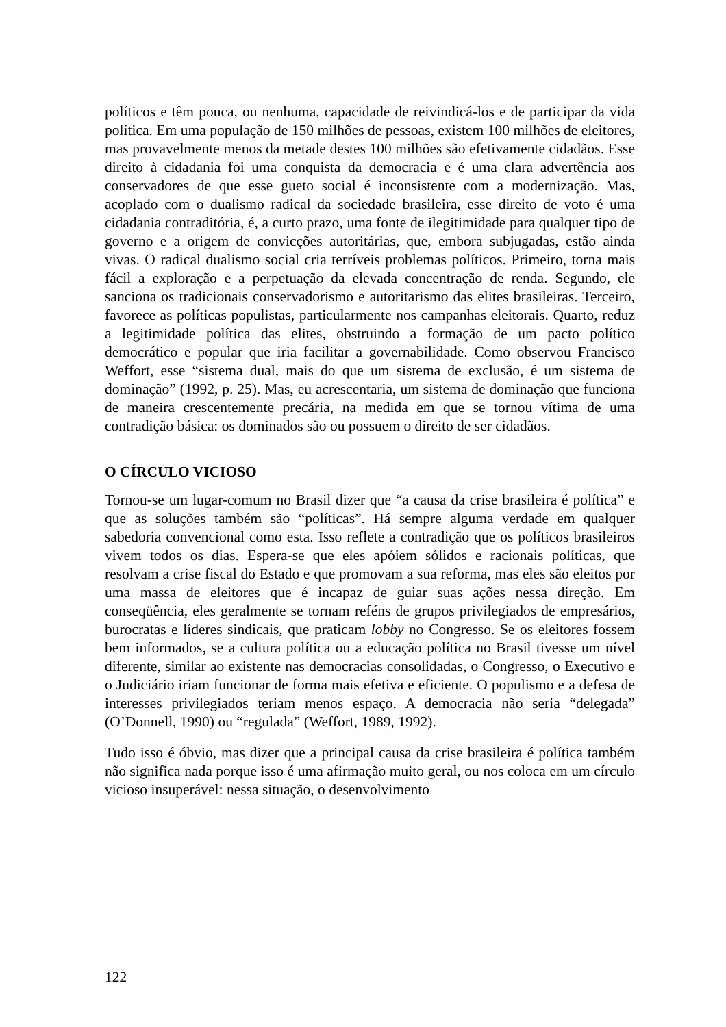políticos e têm pouca, ou nenhuma, capacidade de reivindicá-los e de participar da vida política. Em uma população de 150 milhões de pessoas, existem 100 milhões de eleitores, mas provavelmente menos da metade destes 100 milhões são efetivamente cidadãos. Esse direito à cidadania foi uma conquista da democracia e é uma clara advertência aos conservadores de que esse gueto social é inconsistente com a modernização. Mas, acoplado com o dualismo radical da sociedade brasileira, esse direito de voto é uma cidadania contraditória, é, a curto prazo, uma fonte de ilegitimidade para qualquer tipo de governo e a origem de convicções autoritárias, que, embora subjugadas, estão ainda vivas. O radical dualismo social cria terríveis problemas políticos. Primeiro, torna mais fácil a exploração e a perpetuação da elevada concentração de renda. Segundo, ele sanciona os tradicionais conservadorismo e autoritarismo das elites brasileiras. Terceiro, favorece as políticas populistas, particularmente nos campanhas eleitorais. Quarto, reduz a legitimidade política das elites, obstruindo a formação de um pacto político democrático e popular que iria facilitar a governabilidade. Como observou Francisco Weffort, esse “sistema dual, mais do que um sistema de exclusão, é um sistema de dominação” (1992, p. 25). Mas, eu acrescentaria, um sistema de dominação que funciona de maneira crescentemente precária, na medida em que se tornou vítima de uma contradição básica: os dominados são ou possuem o direito de ser cidadãos.
O CÍRCULO VICIOSO
Tornou-se um lugar-comum no Brasil dizer que “a causa da crise brasileira é política” e que as soluções também são “políticas”. Há sempre alguma verdade em qualquer sabedoria convencional como esta. Isso reflete a contradição que os políticos brasileiros vivem todos os dias. Espera-se que eles apóiem sólidos e racionais políticas, que resolvam a crise fiscal do Estado e que promovam a sua reforma, mas eles são eleitos por uma massa de eleitores que é incapaz de guiar suas ações nessa direção. Em conseqüência, eles geralmente se tornam reféns de grupos privilegiados de empresários, burocratas e líderes sindicais, que praticam lobby no Congresso. Se os eleitores fossem bem informados, se a cultura política ou a educação política no Brasil tivesse um nível diferente, similar ao existente nas democracias consolidadas, o Congresso, o Executivo e o Judiciário iriam funcionar de forma mais efetiva e eficiente. O populismo e a defesa de interesses privilegiados teriam menos espaço. A democracia não seria “delegada” (O’Donnell, 1990) ou “regulada” (Weffort, 1989, 1992).
Tudo isso é óbvio, mas dizer que a principal causa da crise brasileira é política também não significa nada porque isso é uma afirmação muito geral, ou nos coloca em um círculo vicioso insuperável: nessa situação, o desenvolvimento
122